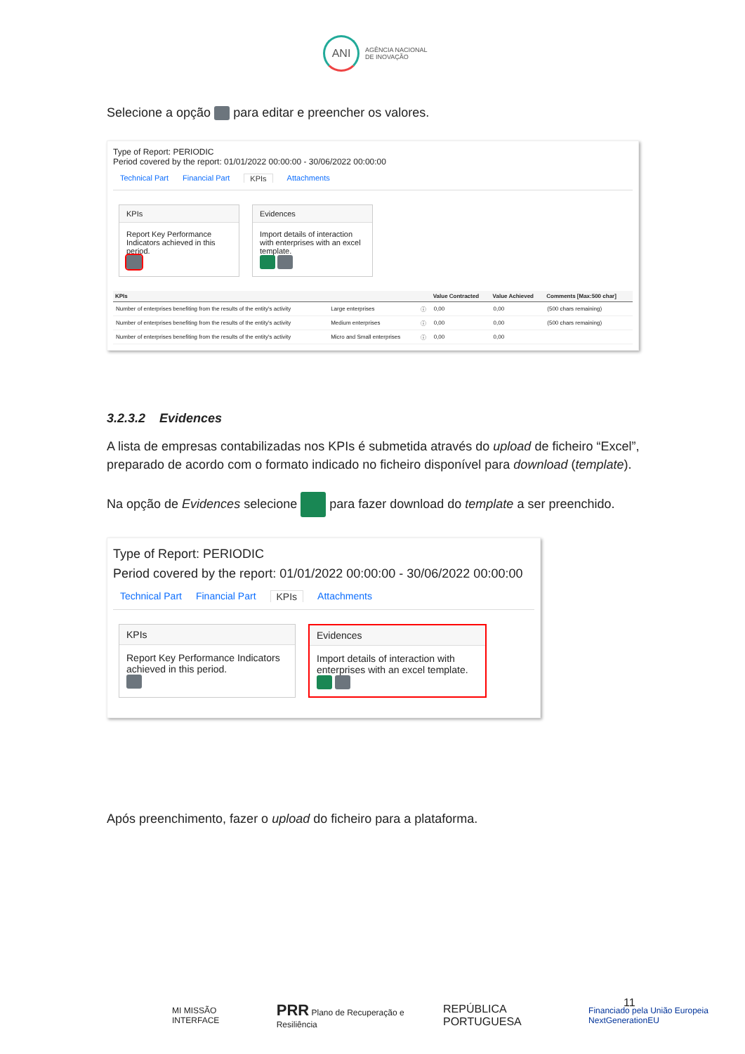ANI
AGÊNCIA NACIONAL
DE INOVAÇÃO
Selecione a opção para editar e preencher os valores.
Type of Report: PERIODIC
Period covered by the report: 01/01/2022 00:00:00 - 30/06/2022 00:00:00
Technical Part Financial Part KPIs Attachments
KPIs
Report Key Performance Indicators achieved in this period.
Evidences
Import details of interaction with enterprises with an excel template.
| KPIs | | | Value Contracted | Value Achieved | Comments [Max:500 char] |
| --- | --- | --- | --- | --- | --- |
| Number of enterprises benefiting from the results of the entity's activity | Large enterprises | ⓘ | 0,00 | 0,00 | (500 chars remaining) |
| Number of enterprises benefiting from the results of the entity's activity | Medium enterprises | ⓘ | 0,00 | 0,00 | (500 chars remaining) |
| Number of enterprises benefiting from the results of the entity's activity | Micro and Small enterprises | ⓘ | 0,00 | 0,00 | |
3.2.3.2 Evidences
A lista de empresas contabilizadas nos KPIs é submetida através do upload de ficheiro “Excel”, preparado de acordo com o formato indicado no ficheiro disponível para download (template).
Na opção de Evidences selecione para fazer download do template a ser preenchido.
Type of Report: PERIODIC
Period covered by the report: 01/01/2022 00:00:00 - 30/06/2022 00:00:00
Technical Part Financial Part KPIs Attachments
KPIs
Report Key Performance Indicators achieved in this period.
Evidences
Import details of interaction with enterprises with an excel template.
Após preenchimento, fazer o upload do ficheiro para a plataforma.
11
MI MISSÃO INTERFACE PRR Plano de Recuperação e Resiliência REPÚBLICA PORTUGUESA Financiado pela União Europeia NextGenerationEU